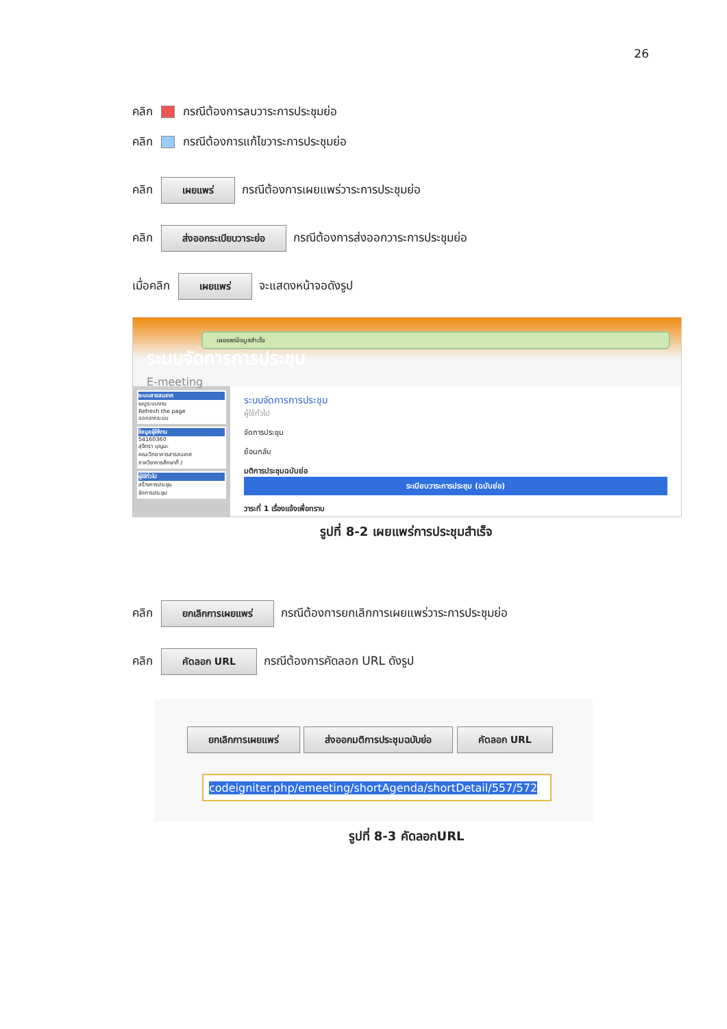26
คลิก กรณีต้องการลบวาระการประชุมย่อ
คลิก กรณีต้องการแก้ไขวาระการประชุมย่อ
คลิก เผยแพร่ กรณีต้องการเผยแพร่วาระการประชุมย่อ
คลิก ส่งออกระเบียบวาระย่อ กรณีต้องการส่งออกวาระการประชุมย่อ
เมื่อคลิก เผยแพร่ จะแสดงหน้าจอดังรูป
เผยแพร่ข้อมูลสำเร็จ
ระบบจัดการการประชุม
E-meeting
ระบบสารสนเทศ
เมนูระบบงาน
Refresh the page
ออกจากระบบ
ข้อมูลผู้ใช้งาน
54160360
สุจิตรา บุญมะ
คณะวิทยาการสารสนเทศ
ภาควิชาการศึกษาที่ /
ผู้ใช้ทั่วไป
สร้างการประชุม
จัดการประชุม
ระบบจัดการการประชุม
ผู้ใช้ทั่วไป
จัดการประชุม
ย้อนกลับ
มติการประชุมฉบับย่อ
ระเบียบวาระการประชุม (ฉบับย่อ)
วาระที่ 1 เรื่องแจ้งเพื่อทราบ
รูปที่ 8-2 เผยแพร่การประชุมสำเร็จ
คลิก ยกเลิกการเผยแพร่ กรณีต้องการยกเลิกการเผยแพร่วาระการประชุมย่อ
คลิก คัดลอก URL กรณีต้องการคัดลอก URL ดังรูป
ยกเลิกการเผยแพร่ ส่งออกมติการประชุมฉบับย่อ คัดลอก URL
codeigniter.php/emeeting/shortAgenda/shortDetail/557/572
รูปที่ 8-3 คัดลอกURL